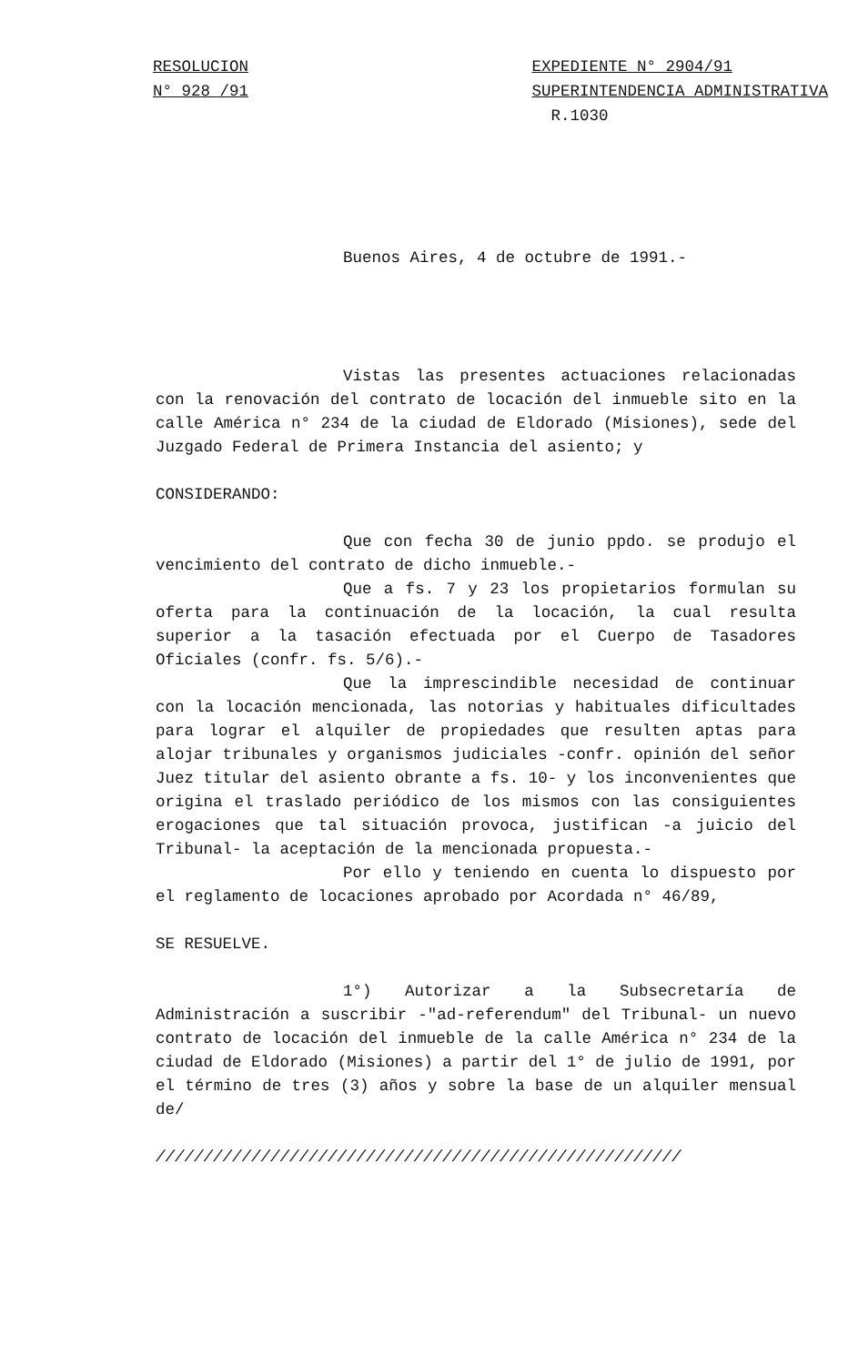RESOLUCION
N° 928 /91
EXPEDIENTE N° 2904/91
SUPERINTENDENCIA ADMINISTRATIVA
R.1030
Buenos Aires, 4 de octubre de 1991.-
Vistas las presentes actuaciones relacionadas con la renovación del contrato de locación del inmueble sito en la calle América n° 234 de la ciudad de Eldorado (Misiones), sede del Juzgado Federal de Primera Instancia del asiento; y
CONSIDERANDO:
Que con fecha 30 de junio ppdo. se produjo el vencimiento del contrato de dicho inmueble.-
Que a fs. 7 y 23 los propietarios formulan su oferta para la continuación de la locación, la cual resulta superior a la tasación efectuada por el Cuerpo de Tasadores Oficiales (confr. fs. 5/6).-
Que la imprescindible necesidad de continuar con la locación mencionada, las notorias y habituales dificultades para lograr el alquiler de propiedades que resulten aptas para alojar tribunales y organismos judiciales -confr. opinión del señor Juez titular del asiento obrante a fs. 10- y los inconvenientes que origina el traslado periódico de los mismos con las consiguientes erogaciones que tal situación provoca, justifican -a juicio del Tribunal- la aceptación de la mencionada propuesta.-
Por ello y teniendo en cuenta lo dispuesto por el reglamento de locaciones aprobado por Acordada n° 46/89,
SE RESUELVE.
1°) Autorizar a la Subsecretaría de Administración a suscribir -"ad-referendum" del Tribunal- un nuevo contrato de locación del inmueble de la calle América n° 234 de la ciudad de Eldorado (Misiones) a partir del 1° de julio de 1991, por el término de tres (3) años y sobre la base de un alquiler mensual de/
///////////////////////////////////////////////////////